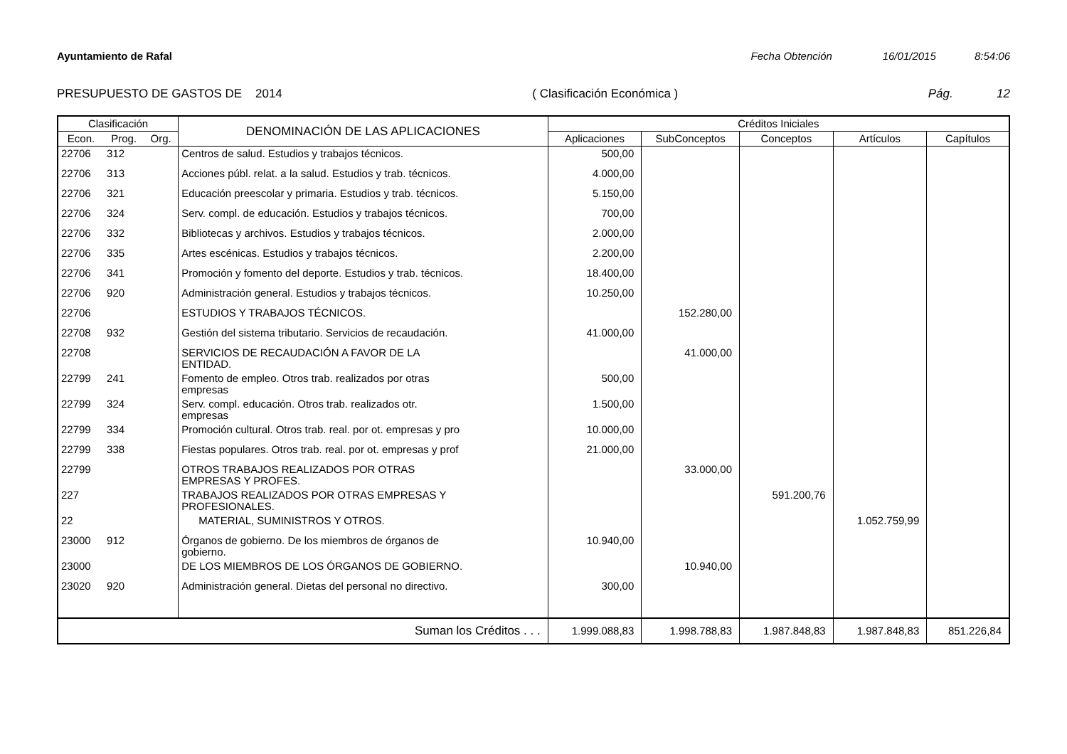Ayuntamiento de Rafal Fecha Obtención 16/01/2015 8:54:06
PRESUPUESTO DE GASTOS DE 2014 ( Clasificación Económica ) Pág. 12
| Clasificación | | | DENOMINACIÓN DE LAS APLICACIONES | Créditos Iniciales | | | | |
| --- | --- | --- | --- | --- | --- | --- | --- | --- |
| Econ. | Prog. | Org. | | Aplicaciones | SubConceptos | Conceptos | Artículos | Capítulos |
| 22706 | 312 | | Centros de salud. Estudios y trabajos técnicos. | 500,00 | | | | |
| 22706 | 313 | | Acciones públ. relat. a la salud. Estudios y trab. técnicos. | 4.000,00 | | | | |
| 22706 | 321 | | Educación preescolar y primaria. Estudios y trab. técnicos. | 5.150,00 | | | | |
| 22706 | 324 | | Serv. compl. de educación. Estudios y trabajos técnicos. | 700,00 | | | | |
| 22706 | 332 | | Bibliotecas y archivos. Estudios y trabajos técnicos. | 2.000,00 | | | | |
| 22706 | 335 | | Artes escénicas. Estudios y trabajos técnicos. | 2.200,00 | | | | |
| 22706 | 341 | | Promoción y fomento del deporte. Estudios y trab. técnicos. | 18.400,00 | | | | |
| 22706 | 920 | | Administración general. Estudios y trabajos técnicos. | 10.250,00 | | | | |
| 22706 | | | ESTUDIOS Y TRABAJOS TÉCNICOS. | | 152.280,00 | | | |
| 22708 | 932 | | Gestión del sistema tributario. Servicios de recaudación. | 41.000,00 | | | | |
| 22708 | | | SERVICIOS DE RECAUDACIÓN A FAVOR DE LA ENTIDAD. | | 41.000,00 | | | |
| 22799 | 241 | | Fomento de empleo. Otros trab. realizados por otras empresas | 500,00 | | | | |
| 22799 | 324 | | Serv. compl. educación. Otros trab. realizados otr. empresas | 1.500,00 | | | | |
| 22799 | 334 | | Promoción cultural. Otros trab. real. por ot. empresas y pro | 10.000,00 | | | | |
| 22799 | 338 | | Fiestas populares. Otros trab. real. por ot. empresas y prof | 21.000,00 | | | | |
| 22799 | | | OTROS TRABAJOS REALIZADOS POR OTRAS EMPRESAS Y PROFES. | | 33.000,00 | | | |
| 227 | | | TRABAJOS REALIZADOS POR OTRAS EMPRESAS Y PROFESIONALES. | | | 591.200,76 | | |
| 22 | | | MATERIAL, SUMINISTROS Y OTROS. | | | | 1.052.759,99 | |
| 23000 | 912 | | Órganos de gobierno. De los miembros de órganos de gobierno. | 10.940,00 | | | | |
| 23000 | | | DE LOS MIEMBROS DE LOS ÓRGANOS DE GOBIERNO. | | 10.940,00 | | | |
| 23020 | 920 | | Administración general. Dietas del personal no directivo. | 300,00 | | | | |
| Suman los Créditos . . . | | | | 1.999.088,83 | 1.998.788,83 | 1.987.848,83 | 1.987.848,83 | 851.226,84 |